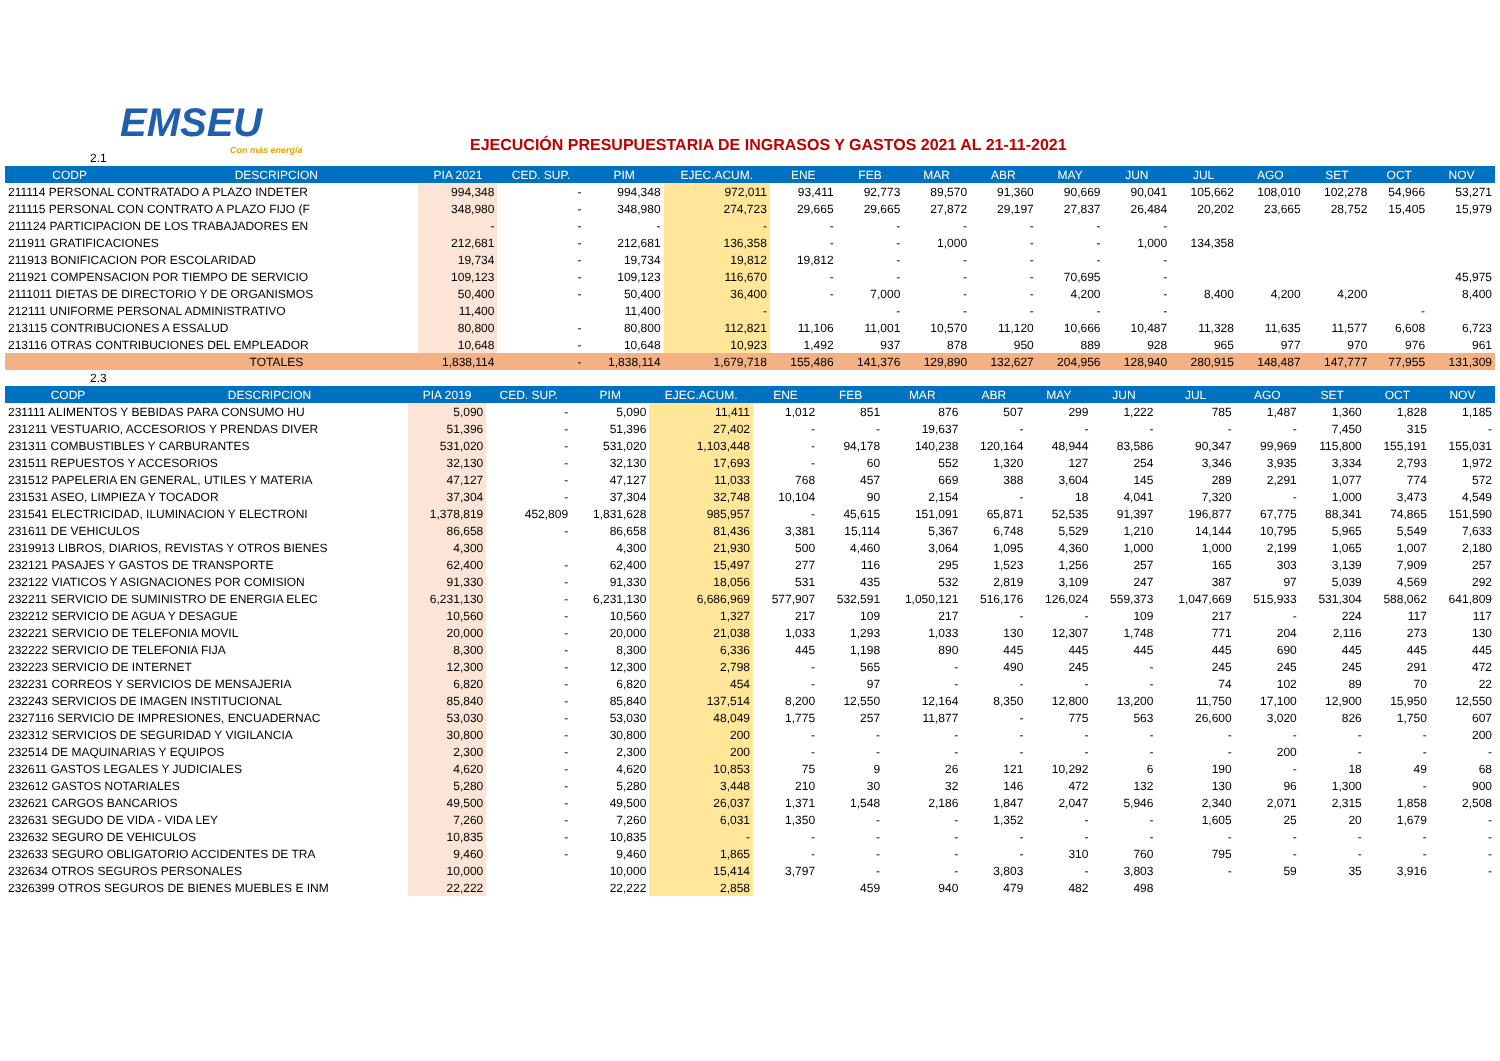EMSEU
Con más energía
EJECUCIÓN PRESUPUESTARIA DE INGRASOS Y GASTOS 2021 AL 21-11-2021
2.1
| CODP | DESCRIPCION | PIA 2021 | CED. SUP. | PIM | EJEC.ACUM. | ENE | FEB | MAR | ABR | MAY | JUN | JUL | AGO | SET | OCT | NOV |
| --- | --- | --- | --- | --- | --- | --- | --- | --- | --- | --- | --- | --- | --- | --- | --- | --- |
| 211114 PERSONAL CONTRATADO A PLAZO INDETER | | 994,348 | - | 994,348 | 972,011 | 93,411 | 92,773 | 89,570 | 91,360 | 90,669 | 90,041 | 105,662 | 108,010 | 102,278 | 54,966 | 53,271 |
| 211115 PERSONAL CON CONTRATO A PLAZO FIJO (F | | 348,980 | - | 348,980 | 274,723 | 29,665 | 29,665 | 27,872 | 29,197 | 27,837 | 26,484 | 20,202 | 23,665 | 28,752 | 15,405 | 15,979 |
| 211124 PARTICIPACION DE LOS TRABAJADORES EN | | - | - | - | - | - | - | - | - | - | - | | | | | |
| 211911 GRATIFICACIONES | | 212,681 | - | 212,681 | 136,358 | - | - | 1,000 | - | - | 1,000 | 134,358 | | | | |
| 211913 BONIFICACION POR ESCOLARIDAD | | 19,734 | - | 19,734 | 19,812 | 19,812 | - | - | - | - | - | | | | | |
| 211921 COMPENSACION POR TIEMPO DE SERVICIO | | 109,123 | - | 109,123 | 116,670 | - | - | - | - | 70,695 | - | | | | | 45,975 |
| 2111011 DIETAS DE DIRECTORIO Y DE ORGANISMOS | | 50,400 | - | 50,400 | 36,400 | - | 7,000 | - | - | 4,200 | - | 8,400 | 4,200 | 4,200 | | 8,400 |
| 212111 UNIFORME PERSONAL ADMINISTRATIVO | | 11,400 | | 11,400 | - | | - | - | - | - | - | | | | - | |
| 213115 CONTRIBUCIONES A ESSALUD | | 80,800 | - | 80,800 | 112,821 | 11,106 | 11,001 | 10,570 | 11,120 | 10,666 | 10,487 | 11,328 | 11,635 | 11,577 | 6,608 | 6,723 |
| 213116 OTRAS CONTRIBUCIONES DEL EMPLEADOR | | 10,648 | - | 10,648 | 10,923 | 1,492 | 937 | 878 | 950 | 889 | 928 | 965 | 977 | 970 | 976 | 961 |
| | TOTALES | 1,838,114 | - | 1,838,114 | 1,679,718 | 155,486 | 141,376 | 129,890 | 132,627 | 204,956 | 128,940 | 280,915 | 148,487 | 147,777 | 77,955 | 131,309 |
2.3
| CODP | DESCRIPCION | PIA 2019 | CED. SUP. | PIM | EJEC.ACUM. | ENE | FEB | MAR | ABR | MAY | JUN | JUL | AGO | SET | OCT | NOV |
| --- | --- | --- | --- | --- | --- | --- | --- | --- | --- | --- | --- | --- | --- | --- | --- | --- |
| 231111 ALIMENTOS Y BEBIDAS PARA CONSUMO HU | | 5,090 | - | 5,090 | 11,411 | 1,012 | 851 | 876 | 507 | 299 | 1,222 | 785 | 1,487 | 1,360 | 1,828 | 1,185 |
| 231211 VESTUARIO, ACCESORIOS Y PRENDAS DIVER | | 51,396 | - | 51,396 | 27,402 | - | - | 19,637 | - | - | - | - | - | 7,450 | 315 | - |
| 231311 COMBUSTIBLES Y CARBURANTES | | 531,020 | - | 531,020 | 1,103,448 | - | 94,178 | 140,238 | 120,164 | 48,944 | 83,586 | 90,347 | 99,969 | 115,800 | 155,191 | 155,031 |
| 231511 REPUESTOS Y ACCESORIOS | | 32,130 | - | 32,130 | 17,693 | - | 60 | 552 | 1,320 | 127 | 254 | 3,346 | 3,935 | 3,334 | 2,793 | 1,972 |
| 231512 PAPELERIA EN GENERAL, UTILES Y MATERIA | | 47,127 | - | 47,127 | 11,033 | 768 | 457 | 669 | 388 | 3,604 | 145 | 289 | 2,291 | 1,077 | 774 | 572 |
| 231531 ASEO, LIMPIEZA Y TOCADOR | | 37,304 | - | 37,304 | 32,748 | 10,104 | 90 | 2,154 | - | 18 | 4,041 | 7,320 | - | 1,000 | 3,473 | 4,549 |
| 231541 ELECTRICIDAD, ILUMINACION Y ELECTRONI | | 1,378,819 | 452,809 | 1,831,628 | 985,957 | - | 45,615 | 151,091 | 65,871 | 52,535 | 91,397 | 196,877 | 67,775 | 88,341 | 74,865 | 151,590 |
| 231611 DE VEHICULOS | | 86,658 | - | 86,658 | 81,436 | 3,381 | 15,114 | 5,367 | 6,748 | 5,529 | 1,210 | 14,144 | 10,795 | 5,965 | 5,549 | 7,633 |
| 2319913 LIBROS, DIARIOS, REVISTAS Y OTROS BIENES | | 4,300 | | 4,300 | 21,930 | 500 | 4,460 | 3,064 | 1,095 | 4,360 | 1,000 | 1,000 | 2,199 | 1,065 | 1,007 | 2,180 |
| 232121 PASAJES Y GASTOS DE TRANSPORTE | | 62,400 | - | 62,400 | 15,497 | 277 | 116 | 295 | 1,523 | 1,256 | 257 | 165 | 303 | 3,139 | 7,909 | 257 |
| 232122 VIATICOS Y ASIGNACIONES POR COMISION | | 91,330 | - | 91,330 | 18,056 | 531 | 435 | 532 | 2,819 | 3,109 | 247 | 387 | 97 | 5,039 | 4,569 | 292 |
| 232211 SERVICIO DE SUMINISTRO DE ENERGIA ELEC | | 6,231,130 | - | 6,231,130 | 6,686,969 | 577,907 | 532,591 | 1,050,121 | 516,176 | 126,024 | 559,373 | 1,047,669 | 515,933 | 531,304 | 588,062 | 641,809 |
| 232212 SERVICIO DE AGUA Y DESAGUE | | 10,560 | - | 10,560 | 1,327 | 217 | 109 | 217 | - | - | 109 | 217 | - | 224 | 117 | 117 |
| 232221 SERVICIO DE TELEFONIA MOVIL | | 20,000 | - | 20,000 | 21,038 | 1,033 | 1,293 | 1,033 | 130 | 12,307 | 1,748 | 771 | 204 | 2,116 | 273 | 130 |
| 232222 SERVICIO DE TELEFONIA FIJA | | 8,300 | - | 8,300 | 6,336 | 445 | 1,198 | 890 | 445 | 445 | 445 | 445 | 690 | 445 | 445 | 445 |
| 232223 SERVICIO DE INTERNET | | 12,300 | - | 12,300 | 2,798 | - | 565 | - | 490 | 245 | - | 245 | 245 | 245 | 291 | 472 |
| 232231 CORREOS Y SERVICIOS DE MENSAJERIA | | 6,820 | - | 6,820 | 454 | - | 97 | - | - | - | - | 74 | 102 | 89 | 70 | 22 |
| 232243 SERVICIOS DE IMAGEN INSTITUCIONAL | | 85,840 | - | 85,840 | 137,514 | 8,200 | 12,550 | 12,164 | 8,350 | 12,800 | 13,200 | 11,750 | 17,100 | 12,900 | 15,950 | 12,550 |
| 2327116 SERVICIO DE IMPRESIONES, ENCUADERNAC | | 53,030 | - | 53,030 | 48,049 | 1,775 | 257 | 11,877 | - | 775 | 563 | 26,600 | 3,020 | 826 | 1,750 | 607 |
| 232312 SERVICIOS DE SEGURIDAD Y VIGILANCIA | | 30,800 | - | 30,800 | 200 | - | - | - | - | - | - | - | - | - | - | 200 |
| 232514 DE MAQUINARIAS Y EQUIPOS | | 2,300 | - | 2,300 | 200 | - | - | - | - | - | - | - | 200 | - | - | - |
| 232611 GASTOS LEGALES Y JUDICIALES | | 4,620 | - | 4,620 | 10,853 | 75 | 9 | 26 | 121 | 10,292 | 6 | 190 | - | 18 | 49 | 68 |
| 232612 GASTOS NOTARIALES | | 5,280 | - | 5,280 | 3,448 | 210 | 30 | 32 | 146 | 472 | 132 | 130 | 96 | 1,300 | - | 900 |
| 232621 CARGOS BANCARIOS | | 49,500 | - | 49,500 | 26,037 | 1,371 | 1,548 | 2,186 | 1,847 | 2,047 | 5,946 | 2,340 | 2,071 | 2,315 | 1,858 | 2,508 |
| 232631 SEGUDO DE VIDA - VIDA LEY | | 7,260 | - | 7,260 | 6,031 | 1,350 | - | - | 1,352 | - | - | 1,605 | 25 | 20 | 1,679 | - |
| 232632 SEGURO DE VEHICULOS | | 10,835 | - | 10,835 | - | - | - | - | - | - | - | - | - | - | - | - |
| 232633 SEGURO OBLIGATORIO ACCIDENTES DE TRA | | 9,460 | - | 9,460 | 1,865 | - | - | - | - | 310 | 760 | 795 | - | - | - | - |
| 232634 OTROS SEGUROS PERSONALES | | 10,000 | | 10,000 | 15,414 | 3,797 | - | - | 3,803 | - | 3,803 | - | 59 | 35 | 3,916 | - |
| 2326399 OTROS SEGUROS DE BIENES MUEBLES E INM | | 22,222 | | 22,222 | 2,858 | | 459 | 940 | 479 | 482 | 498 | | | | | |